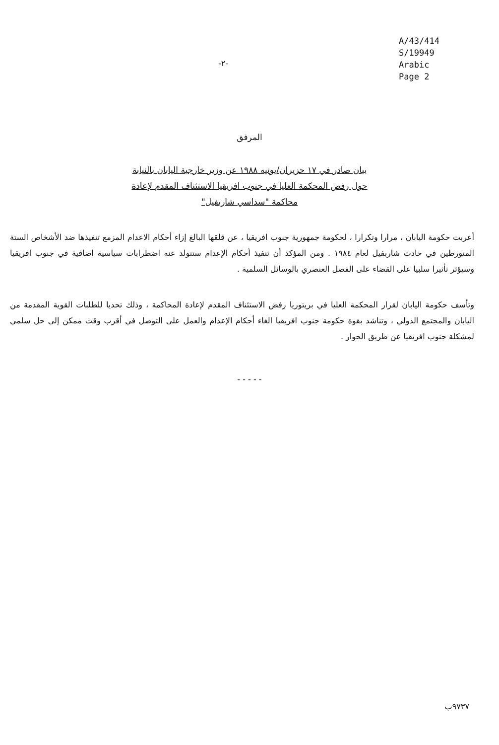-٢-
A/43/414
S/19949
Arabic
Page 2
المرفق
بيان صادر في ١٧ حزيران/يونيه ١٩٨٨ عن وزير خارجية اليابان بالنيابة حول رفض المحكمة العليا في جنوب افريقيا الاستئناف المقدم لإعادة محاكمة "سداسي شاربفيل"
أعربت حكومة اليابان ، مرارا وتكرارا ، لحكومة جمهورية جنوب افريقيا ، عن قلقها البالغ إزاء أحكام الاعدام المزمع تنفيذها ضد الأشخاص الستة المتورطين في حادث شاربفيل لعام ١٩٨٤ . ومن المؤكد أن تنفيذ أحكام الإعدام ستتولد عنه اضطرابات سياسية اضافية في جنوب افريقيا وسيؤثر تأثيرا سلبيا على القضاء على الفصل العنصري بالوسائل السلمية .
وتأسف حكومة اليابان لقرار المحكمة العليا في بريتوريا رفض الاستئناف المقدم لإعادة المحاكمة ، وذلك تحديا للطلبات القوية المقدمة من اليابان والمجتمع الدولي ، وتناشد بقوة حكومة جنوب افريقيا الغاء أحكام الإعدام والعمل على التوصل في أقرب وقت ممكن إلى حل سلمي لمشكلة جنوب افريقيا عن طريق الحوار .
- - - - -
٩٧٣٧ب